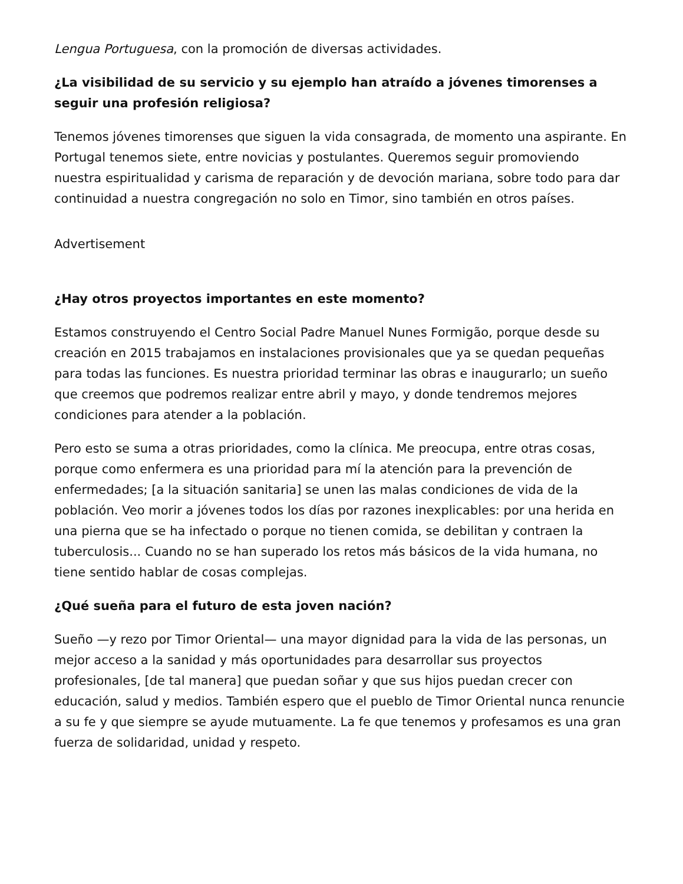Lengua Portuguesa, con la promoción de diversas actividades.
¿La visibilidad de su servicio y su ejemplo han atraído a jóvenes timorenses a seguir una profesión religiosa?
Tenemos jóvenes timorenses que siguen la vida consagrada, de momento una aspirante. En Portugal tenemos siete, entre novicias y postulantes. Queremos seguir promoviendo nuestra espiritualidad y carisma de reparación y de devoción mariana, sobre todo para dar continuidad a nuestra congregación no solo en Timor, sino también en otros países.
Advertisement
¿Hay otros proyectos importantes en este momento?
Estamos construyendo el Centro Social Padre Manuel Nunes Formigão, porque desde su creación en 2015 trabajamos en instalaciones provisionales que ya se quedan pequeñas para todas las funciones. Es nuestra prioridad terminar las obras e inaugurarlo; un sueño que creemos que podremos realizar entre abril y mayo, y donde tendremos mejores condiciones para atender a la población.
Pero esto se suma a otras prioridades, como la clínica. Me preocupa, entre otras cosas, porque como enfermera es una prioridad para mí la atención para la prevención de enfermedades; [a la situación sanitaria] se unen las malas condiciones de vida de la población. Veo morir a jóvenes todos los días por razones inexplicables: por una herida en una pierna que se ha infectado o porque no tienen comida, se debilitan y contraen la tuberculosis... Cuando no se han superado los retos más básicos de la vida humana, no tiene sentido hablar de cosas complejas.
¿Qué sueña para el futuro de esta joven nación?
Sueño —y rezo por Timor Oriental— una mayor dignidad para la vida de las personas, un mejor acceso a la sanidad y más oportunidades para desarrollar sus proyectos profesionales, [de tal manera] que puedan soñar y que sus hijos puedan crecer con educación, salud y medios. También espero que el pueblo de Timor Oriental nunca renuncie a su fe y que siempre se ayude mutuamente. La fe que tenemos y profesamos es una gran fuerza de solidaridad, unidad y respeto.